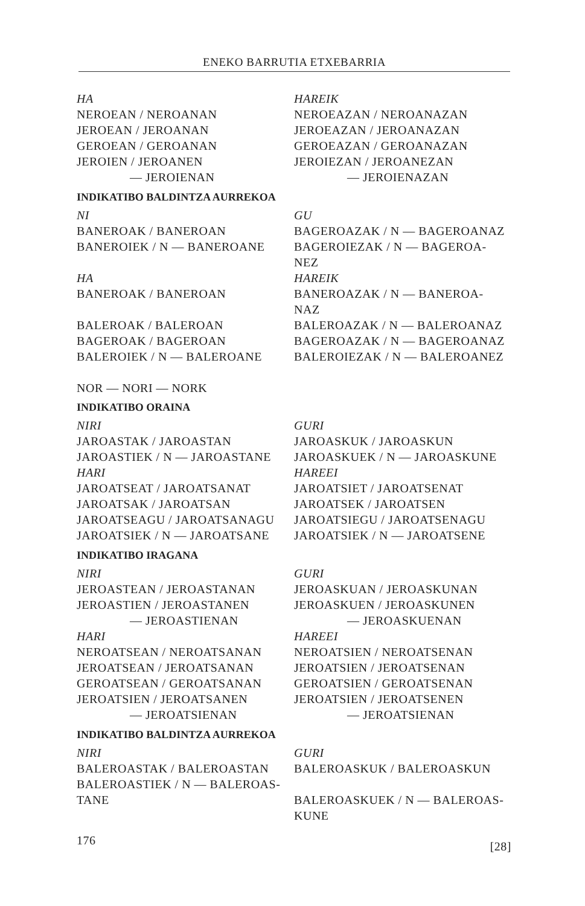ENEKO BARRUTIA ETXEBARRIA
| HA | HAREIK |
| NEROEAN / NEROANAN | NEROEAZAN / NEROANAZAN |
| JEROEAN / JEROANAN | JEROEAZAN / JEROANAZAN |
| GEROEAN / GEROANAN | GEROEAZAN / GEROANAZAN |
| JEROIEN / JEROANEN | JEROIEZAN / JEROANEZAN |
| — JEROIENAN | — JEROIENAZAN |
INDIKATIBO BALDINTZA AURREKOA
| NI | GU |
| BANEROAK / BANEROAN | BAGEROAZAK / N — BAGEROANAZ |
| BANEROIEK / N — BANEROANE | BAGEROIEZAK / N — BAGEROA- NEZ |
| HA | HAREIK |
| BANEROAK / BANEROAN | BANEROAZAK / N — BANEROA- NAZ |
| BALEROAK / BALEROAN | BALEROAZAK / N — BALEROANAZ |
| BAGEROAK / BAGEROAN | BAGEROAZAK / N — BAGEROANAZ |
| BALEROIEK / N — BALEROANE | BALEROIEZAK / N — BALEROANEZ |
NOR — NORI — NORK
INDIKATIBO ORAINA
| NIRI | GURI |
| JAROASTAK / JAROASTAN | JAROASKUK / JAROASKUN |
| JAROASTIEK / N — JAROASTANE | JAROASKUEK / N — JAROASKUNE |
| HARI | HAREEI |
| JAROATSEAT / JAROATSANAT | JAROATSIET / JAROATSENAT |
| JAROATSAK / JAROATSAN | JAROATSEK / JAROATSEN |
| JAROATSEAGU / JAROATSANAGU | JAROATSIEGU / JAROATSENAGU |
| JAROATSIEK / N — JAROATSANE | JAROATSIEK / N — JAROATSENE |
INDIKATIBO IRAGANA
| NIRI | GURI |
| JEROASTEAN / JEROASTANAN | JEROASKUAN / JEROASKUNAN |
| JEROASTIEN / JEROASTANEN | JEROASKUEN / JEROASKUNEN |
| — JEROASTIENAN | — JEROASKUENAN |
| HARI | HAREEI |
| NEROATSEAN / NEROATSANAN | NEROATSIEN / NEROATSENAN |
| JEROATSEAN / JEROATSANAN | JEROATSIEN / JEROATSENAN |
| GEROATSEAN / GEROATSANAN | GEROATSIEN / GEROATSENAN |
| JEROATSIEN / JEROATSANEN | JEROATSIEN / JEROATSENEN |
| — JEROATSIENAN | — JEROATSIENAN |
INDIKATIBO BALDINTZA AURREKOA
| NIRI | GURI |
| BALEROASTAK / BALEROASTAN | BALEROASKUK / BALEROASKUN |
| BALEROASTIEK / N — BALEROAS- TANE | BALEROASKUEK / N — BALEROAS- KUNE |
176 [28]